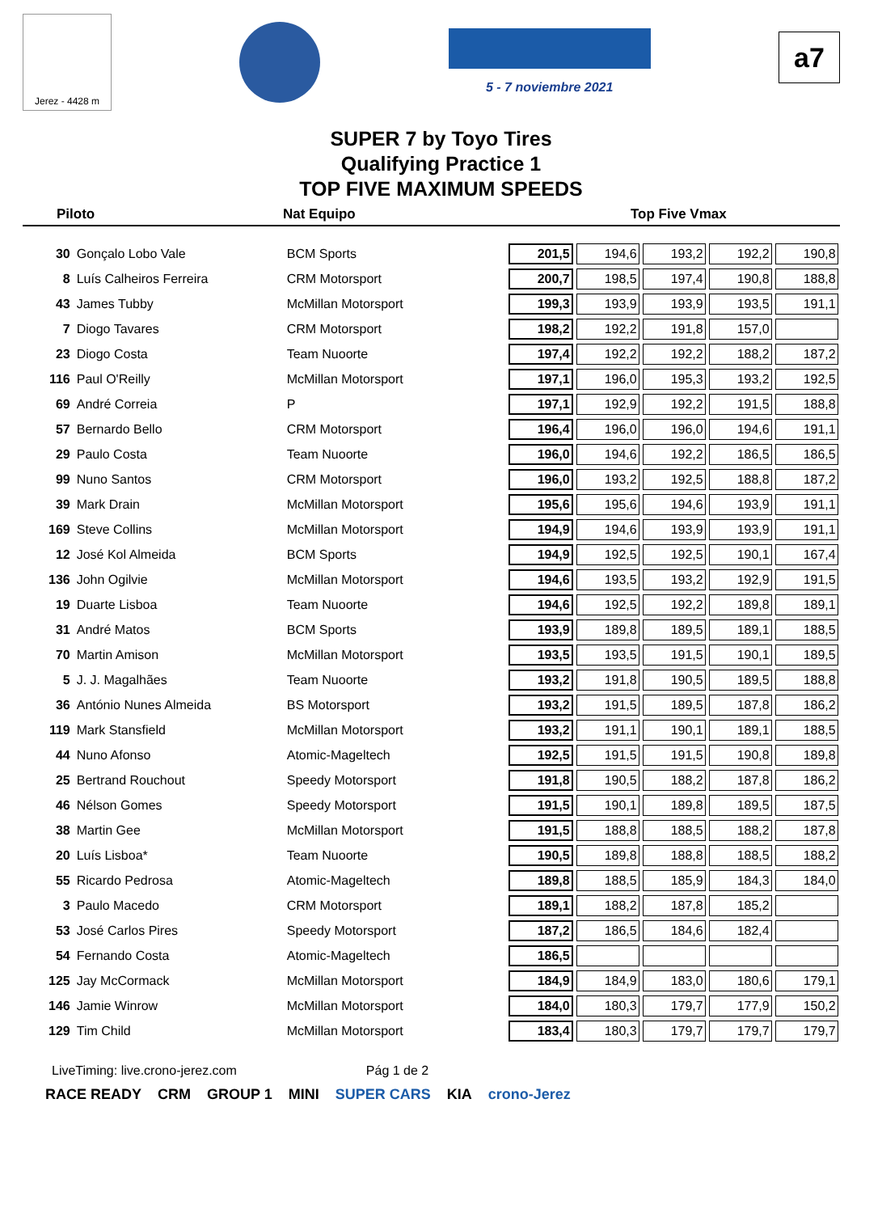Jerez - 4428 m
5 - 7 noviembre 2021
a7
SUPER 7 by Toyo Tires
Qualifying Practice 1
TOP FIVE MAXIMUM SPEEDS
Piloto Nat Equipo Top Five Vmax
| 30 | Gonçalo Lobo Vale | BCM Sports | 201,5 | 194,6 | 193,2 | 192,2 | 190,8 |
| 8 | Luís Calheiros Ferreira | CRM Motorsport | 200,7 | 198,5 | 197,4 | 190,8 | 188,8 |
| 43 | James Tubby | McMillan Motorsport | 199,3 | 193,9 | 193,9 | 193,5 | 191,1 |
| 7 | Diogo Tavares | CRM Motorsport | 198,2 | 192,2 | 191,8 | 157,0 | |
| 23 | Diogo Costa | Team Nuoorte | 197,4 | 192,2 | 192,2 | 188,2 | 187,2 |
| 116 | Paul O'Reilly | McMillan Motorsport | 197,1 | 196,0 | 195,3 | 193,2 | 192,5 |
| 69 | André Correia | P | 197,1 | 192,9 | 192,2 | 191,5 | 188,8 |
| 57 | Bernardo Bello | CRM Motorsport | 196,4 | 196,0 | 196,0 | 194,6 | 191,1 |
| 29 | Paulo Costa | Team Nuoorte | 196,0 | 194,6 | 192,2 | 186,5 | 186,5 |
| 99 | Nuno Santos | CRM Motorsport | 196,0 | 193,2 | 192,5 | 188,8 | 187,2 |
| 39 | Mark Drain | McMillan Motorsport | 195,6 | 195,6 | 194,6 | 193,9 | 191,1 |
| 169 | Steve Collins | McMillan Motorsport | 194,9 | 194,6 | 193,9 | 193,9 | 191,1 |
| 12 | José Kol Almeida | BCM Sports | 194,9 | 192,5 | 192,5 | 190,1 | 167,4 |
| 136 | John Ogilvie | McMillan Motorsport | 194,6 | 193,5 | 193,2 | 192,9 | 191,5 |
| 19 | Duarte Lisboa | Team Nuoorte | 194,6 | 192,5 | 192,2 | 189,8 | 189,1 |
| 31 | André Matos | BCM Sports | 193,9 | 189,8 | 189,5 | 189,1 | 188,5 |
| 70 | Martin Amison | McMillan Motorsport | 193,5 | 193,5 | 191,5 | 190,1 | 189,5 |
| 5 | J. J. Magalhães | Team Nuoorte | 193,2 | 191,8 | 190,5 | 189,5 | 188,8 |
| 36 | António Nunes Almeida | BS Motorsport | 193,2 | 191,5 | 189,5 | 187,8 | 186,2 |
| 119 | Mark Stansfield | McMillan Motorsport | 193,2 | 191,1 | 190,1 | 189,1 | 188,5 |
| 44 | Nuno Afonso | Atomic-Mageltech | 192,5 | 191,5 | 191,5 | 190,8 | 189,8 |
| 25 | Bertrand Rouchout | Speedy Motorsport | 191,8 | 190,5 | 188,2 | 187,8 | 186,2 |
| 46 | Nélson Gomes | Speedy Motorsport | 191,5 | 190,1 | 189,8 | 189,5 | 187,5 |
| 38 | Martin Gee | McMillan Motorsport | 191,5 | 188,8 | 188,5 | 188,2 | 187,8 |
| 20 | Luís Lisboa* | Team Nuoorte | 190,5 | 189,8 | 188,8 | 188,5 | 188,2 |
| 55 | Ricardo Pedrosa | Atomic-Mageltech | 189,8 | 188,5 | 185,9 | 184,3 | 184,0 |
| 3 | Paulo Macedo | CRM Motorsport | 189,1 | 188,2 | 187,8 | 185,2 | |
| 53 | José Carlos Pires | Speedy Motorsport | 187,2 | 186,5 | 184,6 | 182,4 | |
| 54 | Fernando Costa | Atomic-Mageltech | 186,5 | | | | |
| 125 | Jay McCormack | McMillan Motorsport | 184,9 | 184,9 | 183,0 | 180,6 | 179,1 |
| 146 | Jamie Winrow | McMillan Motorsport | 184,0 | 180,3 | 179,7 | 177,9 | 150,2 |
| 129 | Tim Child | McMillan Motorsport | 183,4 | 180,3 | 179,7 | 179,7 | 179,7 |
LiveTiming: live.crono-jerez.com Pág 1 de 2
RACE READY CRM GROUP 1 MINI SUPER CARS KIA crono-Jerez